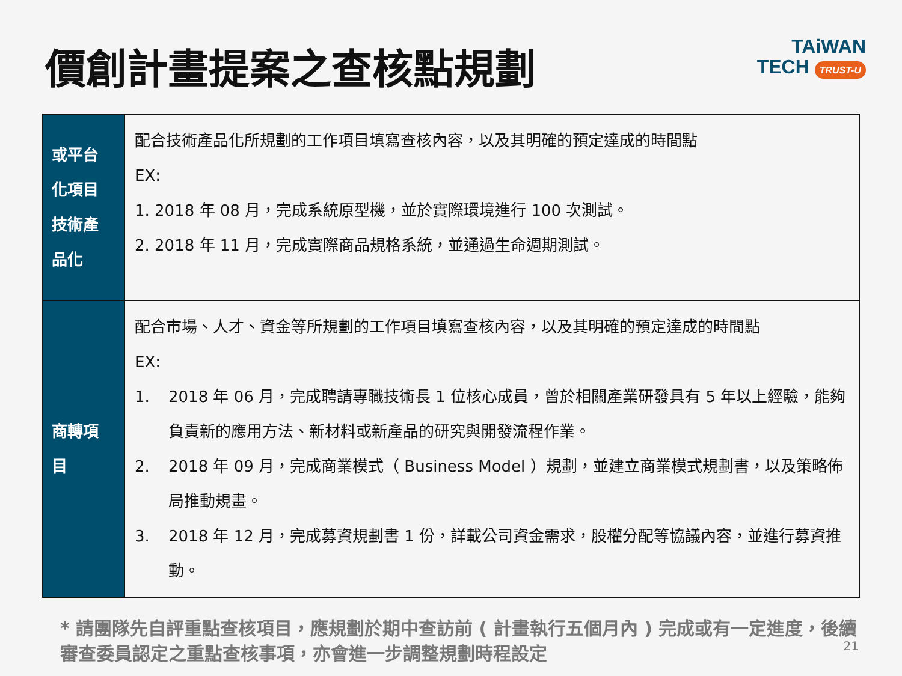價創計畫提案之查核點規劃
TAiWAN
TECH TRUST-U
| 或平台 化項目 技術產 品化 | 配合技術產品化所規劃的工作項目填寫查核內容，以及其明確的預定達成的時間點 EX: 1. 2018 年 08 月，完成系統原型機，並於實際環境進行 100 次測試。 2. 2018 年 11 月，完成實際商品規格系統，並通過生命週期測試。 |
| 商轉項 目 | 配合市場、人才、資金等所規劃的工作項目填寫查核內容，以及其明確的預定達成的時間點 EX: 1. 2018 年 06 月，完成聘請專職技術長 1 位核心成員，曾於相關產業研發具有 5 年以上經驗，能夠負責新的應用方法、新材料或新產品的研究與開發流程作業。 2. 2018 年 09 月，完成商業模式（ Business Model ）規劃，並建立商業模式規劃書，以及策略佈局推動規畫。 3. 2018 年 12 月，完成募資規劃書 1 份，詳載公司資金需求，股權分配等協議內容，並進行募資推動。 |
* 請團隊先自評重點查核項目，應規劃於期中查訪前 ( 計畫執行五個月內 ) 完成或有一定進度，後續審查委員認定之重點查核事項，亦會進一步調整規劃時程設定
21